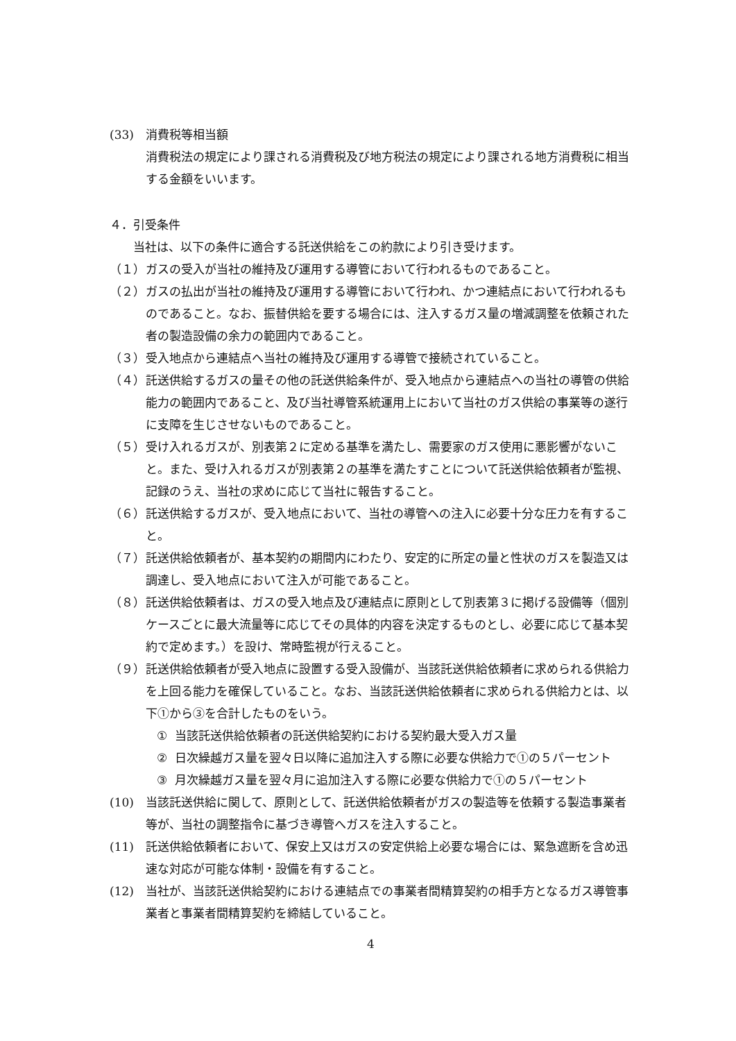(33) 消費税等相当額
消費税法の規定により課される消費税及び地方税法の規定により課される地方消費税に相当する金額をいいます。
４．引受条件
当社は、以下の条件に適合する託送供給をこの約款により引き受けます。
（１） ガスの受入が当社の維持及び運用する導管において行われるものであること。
（２） ガスの払出が当社の維持及び運用する導管において行われ、かつ連結点において行われるものであること。なお、振替供給を要する場合には、注入するガス量の増減調整を依頼された者の製造設備の余力の範囲内であること。
（３） 受入地点から連結点へ当社の維持及び運用する導管で接続されていること。
（４） 託送供給するガスの量その他の託送供給条件が、受入地点から連結点への当社の導管の供給能力の範囲内であること、及び当社導管系統運用上において当社のガス供給の事業等の遂行に支障を生じさせないものであること。
（５） 受け入れるガスが、別表第２に定める基準を満たし、需要家のガス使用に悪影響がないこと。また、受け入れるガスが別表第２の基準を満たすことについて託送供給依頼者が監視、記録のうえ、当社の求めに応じて当社に報告すること。
（６） 託送供給するガスが、受入地点において、当社の導管への注入に必要十分な圧力を有すること。
（７） 託送供給依頼者が、基本契約の期間内にわたり、安定的に所定の量と性状のガスを製造又は調達し、受入地点において注入が可能であること。
（８） 託送供給依頼者は、ガスの受入地点及び連結点に原則として別表第３に掲げる設備等（個別ケースごとに最大流量等に応じてその具体的内容を決定するものとし、必要に応じて基本契約で定めます。）を設け、常時監視が行えること。
（９） 託送供給依頼者が受入地点に設置する受入設備が、当該託送供給依頼者に求められる供給力を上回る能力を確保していること。なお、当該託送供給依頼者に求められる供給力とは、以下①から③を合計したものをいう。
① 当該託送供給依頼者の託送供給契約における契約最大受入ガス量
② 日次繰越ガス量を翌々日以降に追加注入する際に必要な供給力で①の５パーセント
③ 月次繰越ガス量を翌々月に追加注入する際に必要な供給力で①の５パーセント
(10) 当該託送供給に関して、原則として、託送供給依頼者がガスの製造等を依頼する製造事業者等が、当社の調整指令に基づき導管へガスを注入すること。
(11) 託送供給依頼者において、保安上又はガスの安定供給上必要な場合には、緊急遮断を含め迅速な対応が可能な体制・設備を有すること。
(12) 当社が、当該託送供給契約における連結点での事業者間精算契約の相手方となるガス導管事業者と事業者間精算契約を締結していること。
4